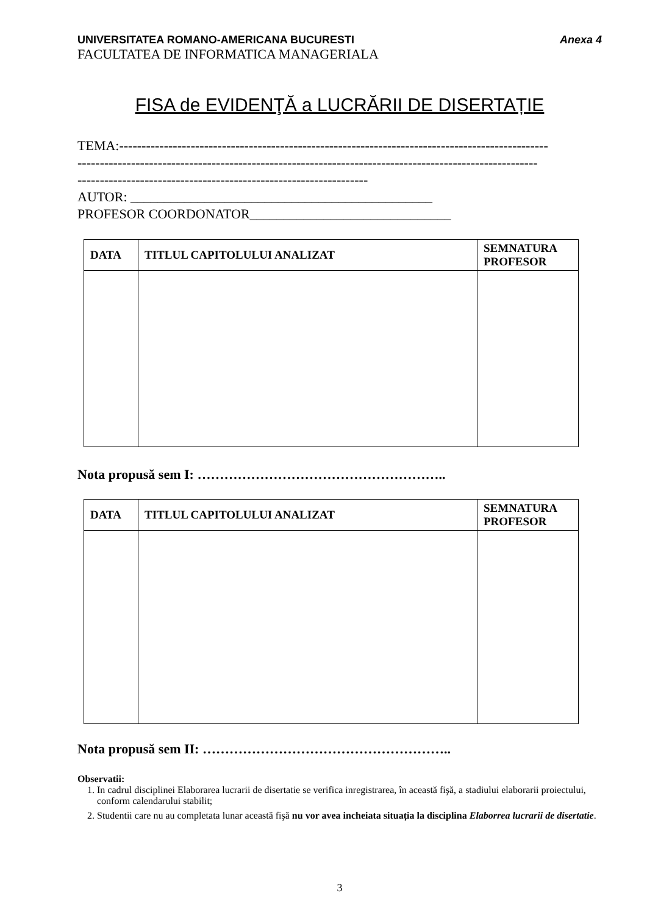UNIVERSITATEA ROMANO-AMERICANA BUCURESTI Anexa 4
FACULTATEA DE INFORMATICA MANAGERIALA
FISA de EVIDENŢĂ a LUCRĂRII DE DISERTAȚIE
TEMA:------------------------------------------------------------------------------------------------
-------------------------------------------------------------------------------------------------------
-----------------------------------------------------------------
AUTOR: _____________________________________________
PROFESOR COORDONATOR______________________________
| DATA | TITLUL CAPITOLULUI ANALIZAT | SEMNATURA PROFESOR |
| --- | --- | --- |
Nota propusă sem I: ………………………………………………..
| DATA | TITLUL CAPITOLULUI ANALIZAT | SEMNATURA PROFESOR |
| --- | --- | --- |
Nota propusă sem II: ………………………………………………..
Observatii:
1. In cadrul disciplinei Elaborarea lucrarii de disertatie se verifica inregistrarea, în această fişă, a stadiului elaborarii proiectului, conform calendarului stabilit;
2. Studentii care nu au completata lunar această fişă nu vor avea incheiata situația la disciplina Elaborrea lucrarii de disertatie.
3